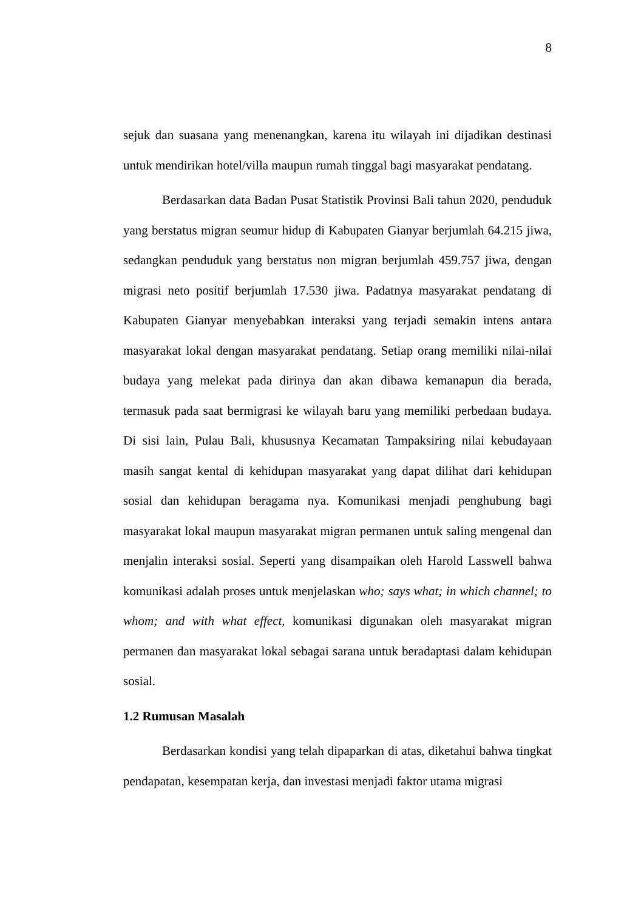8
sejuk dan suasana yang menenangkan, karena itu wilayah ini dijadikan destinasi untuk mendirikan hotel/villa maupun rumah tinggal bagi masyarakat pendatang.
Berdasarkan data Badan Pusat Statistik Provinsi Bali tahun 2020, penduduk yang berstatus migran seumur hidup di Kabupaten Gianyar berjumlah 64.215 jiwa, sedangkan penduduk yang berstatus non migran berjumlah 459.757 jiwa, dengan migrasi neto positif berjumlah 17.530 jiwa. Padatnya masyarakat pendatang di Kabupaten Gianyar menyebabkan interaksi yang terjadi semakin intens antara masyarakat lokal dengan masyarakat pendatang. Setiap orang memiliki nilai-nilai budaya yang melekat pada dirinya dan akan dibawa kemanapun dia berada, termasuk pada saat bermigrasi ke wilayah baru yang memiliki perbedaan budaya. Di sisi lain, Pulau Bali, khususnya Kecamatan Tampaksiring nilai kebudayaan masih sangat kental di kehidupan masyarakat yang dapat dilihat dari kehidupan sosial dan kehidupan beragama nya. Komunikasi menjadi penghubung bagi masyarakat lokal maupun masyarakat migran permanen untuk saling mengenal dan menjalin interaksi sosial. Seperti yang disampaikan oleh Harold Lasswell bahwa komunikasi adalah proses untuk menjelaskan who; says what; in which channel; to whom; and with what effect, komunikasi digunakan oleh masyarakat migran permanen dan masyarakat lokal sebagai sarana untuk beradaptasi dalam kehidupan sosial.
1.2 Rumusan Masalah
Berdasarkan kondisi yang telah dipaparkan di atas, diketahui bahwa tingkat pendapatan, kesempatan kerja, dan investasi menjadi faktor utama migrasi